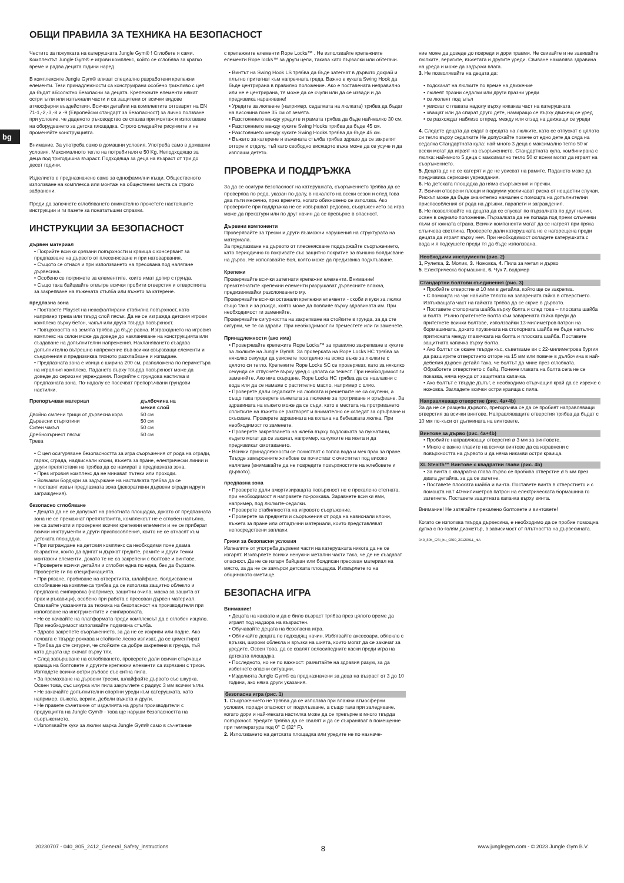bg
ОБЩИ ПРАВИЛА ЗА ТЕХНИКА НА БЕЗОПАСНОСТ
Честито за покупката на катерушката Jungle Gym® ! Сглобете я сами. Комплектът Jungle Gym® е игрови комплекс, който се сглобява за кратко време и радва децата години наред.
В комплексите Jungle Gym® влизат специално разработени крепежни елементи. Тези принадлежности са конструирани особено грижливо с цел да бъдат абсолютно безопасни за децата. Крепежните елементи нямат остри ъгли или изпъкнали части и са защитени от всички видове атмосферни въздействия. Всички детайли на комплектите отговарят на EN 71-1,-2,-3,-8 и -9 (Европейски стандарт за безопасност) за лично ползване при условие, че даденото ръководство се спазва при монтаж и използване на оборудването за детска площадка. Строго следвайте рисунките и не променяйте конструкцията.
Внимание. За употреба само в домашни условия. Употреба само в домашни условия. Максималното тегло на потребителя е 50 Kg. Неподходящо за деца под тригодишна възраст. Подходяща за деца на възраст от три до десет години.
Изделието е предназначено само за еднофамилни къщи. Общественото използване на комплекса или монтаж на обществени места са строго забранени.
Преди да започнете сглобяването внимателно прочетете настоящите инструкции и ги пазете за понататъшни справки.
ИНСТРУКЦИИ ЗА БЕЗОПАСНОСТ
дървен материал
• Покрийте всички срязани повърхности и краища с консервант за предпазване на дървото от плесенясване и при натоварвания.
• Същото се отнася и при използването на пресована под налягане дървесина.
• Особено се погрижете за елементите, които имат допир с грунда.
• Също така байцвайте отвътре всички пробити отверстия и отверстията за закрепване на въжената стълба или въжето за катерене.
предпазна зона
• Поставете Playset на неасфалтирани стабилна повърхност, като например трева или твърд слой пясък. Да не се изгражда детския игрови комплекс върху бетон, чакъл или друга твърда повърхност.
• Повърхността на земята трябва да бъде равна. Изграждането на игровия комплекс на склон може да доведе до накланяване на конструкцията или създаване на допълнителни напрежения. Накланяването създава допълнително вътрешно напрежение във всички свързващи елементи и съединения и предизвиква тяхното разхлабване и изпадане.
• Предпазната зона е ивица с ширина 200 см, разположена по периметъра на игралния комплекс. Падането върху твърда повърхност може да доведе до сериозни увреждания. Покрийте с грундова настилка и предпазната зона. По-надолу се посочват препоръчвани грундови настилки.
| Препоръчван материал | дълбочина на мекия слой |
| --- | --- |
| Двойно смлени трици от дървесна кора | 50 см |
| Дървесни стърготини | 50 см |
| Ситен чакъл | 50 см |
| Дребнозърнест пясък | 50 см |
| Трева | |
• С цел осигуряване безопасността за игра съоръжения от рода на огради, гараж, сграда, надвиснали клони, въжета за пране, електрически линии и други препятствия не трябва да се намират в предпазната зона.
• През игровия комплекс да не минават пътеки или проходи.
• Всякакви бордюри за задържане на настилката трябва да се
• поставят извън предпазната зона (декоративни дървени огради идруги заграждения).
безопасно сглобяване
• Децата да не се допускат на работната площадка, докато от предпазната зона не се премахнат препятствията, комплексът не е сглобен напълно, не са затегнати и проверени всички крепежни елементи и не се приберат всички инструменти и други приспособления, които не се отнасят към детската площадка.
• При изграждане на детския комплекс са необходими поне двама възрастни, които да вдигат и държат гредите, рамите и други тежки монтажни елементи, докато те не са закрепени с болтове и винтове.
• Проверете всички детайли и сглобки една по една, без да бързате. Проверете ги по спецификацията.
• При рязане, пробиване на отверстията, шлайфане, боядисване и сглобяване на комплекса трябва да се използва защитно облекло и предпазна екипировка (например, защитни очила, маска за защита от прах и ръкавици), особено при работа с пресован дървен материал. Спазвайте указанията за техника на безопасност на производителя при използване на инструментите и екипировката.
• Не се качвайте на платформата преди комплексът да е сглобен изцяло. При необходимост използвайте подвижна стълба.
• Здраво закрепете съоръжението, за да не се изкриви или падне. Ако почвата е твърде рохкава и стойките лесно излизат, да се циментират
• Трябва да сте сигурни, че стойките са добре закрепени в грунда, тъй като децата ще скачат върху тях.
• След завършване на сглобяването, проверете дали всички стърчащи краища на болтовете и другите крепежни елементи са изрязани с трион. Изгладете всички остри ръбове със ситна пила.
• За премахване на дървени трески, шлайфайте дървото със шкурка. Освен това, със шкурка или пила закръглете с радиус 3 мм всички ъгли.
• Не закачайте допълнителни спортни уреди към катерушката, като например, въжета, вериги, дебели въжета и други.
• Не правете съчетание от изделията на други производители с продукцията на Jungle Gym® - това ще наруши безопасността на съоръжението.
• Използвайте куки за люлки марка Jungle Gym® само в съчетание
с крепежните елементи Rope Locks™ . Не използвайте крепежните елементи Rope locks™ за други цели, такива като пързалки или обтегачи.
• Винтът на Swing Hook LS трябва да бъде затегнат в дървото докрай и плътно притегнат към напречната греда. Важно е куката Swing Hook да бъде центрирана в правилно положение. Ако е поставената неправилно или не е центрирана, тя може да се счупи или да се извади и да предизвика нараняване!
• Уредите за люлеене (например, седалката на люлката) трябва да бъдат на височина поне 35 см от земята.
• Разстоянието между уредите и рамата трябва да бъде най-малко 30 см.
• Разстоянието между куките Swing Hooks трябва да бъде 45 см.
• Разстоянието между куките Swing Hooks трябва да бъде 45 см.
• Въжето за катерене и въжената стълба трябва здраво да се закрепят отгоре и отдолу, тъй като свободно висящото въже може да се усуче и да изплаши детето.
ПРОВЕРКА И ПОДДРЪЖКА
За да се осигури безопасност на катерушката, съоръжението трябва да се проверява по реда, указан по-долу, в началото на всеки сезон и след това два пъти месечно, през времето, когато обикновено се използва. Ако проверките при поддръжка не се извършват редовно, съоръжението за игра може да прекатури или по друг начин да се превърне в опасност.
Дървени компоненти
Проверявайте за трески и други възможни нарушения на структурата на материала.
За предпазване на дървото от плесенясване поддържайте съоръжението, като периодично го покривате със защитно покритие за външно боядисване на дърво. Не използвайте боя, която може да предизвика подхлъзване.
Крепежи
Проверявайте всички затегнати крепежни елементи. Внимание! презатегнатите крепежни елементи разрушават дървесните влакна, предизвиквайки разслояването му.
Проверявайте всички останали крепежни елементи - скоби и куки за люлки също така и за ръжда, която може да повлияе върху здравината им. При необходимост ги заменяйте.
Проверявайте сигурността на закрепване на стойките в грунда, за да сте сигурни, че те са здрави. При необходимост ги преместете или ги заменете.
Принадлежности (ако има)
• Проверявайте крепежите Rope Locks™ за правилно закрепване в куките за люлките на Jungle Gym®. За проверката на Rope Locks HC трябва за няколко секунди да увиснете поотделно на всяко въже за люлките с цялото си тегло. Крепежите Rope Locks SC се проверяват, като за няколко секунди се отпуснете върху уред с цялата си тежест. При необходимост ги заменяйте. Ако има скърцане, Rope Locks HC трябва да се навлажни с вода или да се намаже с растително масло, например с олио.
• Проверете дали седалките на люлката и решетките не са счупени, а също така проверете въжетата за люлеене за протриване и оръфване. За здравината на въжето може да се съди, като в местата на протриването сплитките на въжето се разтворят и внимателно се огледат за оръфване и скъсване. Проверете здравината на колана на бебешката люлка. При необходимост го заменете.
• Проверете закрепването на жлеба върху подложката за пукнатини, където могат да се закачат, например, качулките на якета и да предизвикат омотаването.
• Всички принадлежности се почистват с топла вода и мек прах за пране. Твърде замърсените жлебове се почистват с очистител под високо налягане (внимавайте да не повредите повърхностите на жлебовете и дървото).
предпазна зона
• Проверете дали амортизиращата повърхност не е прекалено стегната, при необходимост я направете по-рохкава. Заравнете всички ями, например, под люлките-седалки.
• Проверете стабилността на игровото съоръжение.
• Проверете за предмети и съоръжения от рода на нависнали клони, въжета за пране или отпадъчни материали, които представляват непосредствени заплахи.
Грижи за безопасни условия
Излезлите от употреба дървени части на катерушката никога да не се изгарят. Изхвърлете всички ненужни метални части така, че де не създават опасност. Да не се изгаря байцван или боядисан пресован материал на място, за да не се замърси детската площадка. Изхвърлете го на общинското сметище.
БЕЗОПАСНА ИГРА
Внимание!
• Децата на каквато и да е било възраст трябва през цялото време да играят под надзора на възрастен.
• Обучавайте децата на безопасна игра.
• Обличайте децата по подходящ начин. Избягвайте аксесоари, облекло с връзки, широки облекла и връзки на шията, които могат да се закачат за уредите. Освен това, да се свалят велосипедните каски преди игра на детската площадка.
• Последното, но не по важност: разчитайте на здравия разум, за да избегнете опасни ситуации.
• Изделията Jungle Gym® са предназначени за деца на възраст от 3 до 10 години, ако няма други указания.
безопасна игра (рис. 1)
1. Съоръжението не трябва да се използва при влажни атмосферни условия, поради опасност от подхлъзване, а също така при заледяване, когато дори и най-меката настилка може да се превърне в много твърда повърхност. Уредите трябва да се свалят и да се съхраняват в помещение при температура под 0° C (32° F).
2. Използването на детската площадка или уредите не по назначе-
ние може да доведе до повреди и дори травми. Не свивайте и не завивайте люлките, веригите, въжетата и другите уреди. Свиване намалява здравина на уреда и може да задържи влага.
3. Не позволявайте на децата да:
• подскачат на люлките по време на движение
• люлеят празни седалки или други празни уреди
• се люлеят под ъгъл
• увисват с главата надолу върху някаква част на катерушката
• хващат или да спират друго дете, намиращо се върху движещ се уред
• се разхождат наблизо отпред, между или отзад на движещи се уреди
4. Следете децата да сядат в средата на люлките, като се отпускат с цялото си тегло върху седалките Не допускайте повече от едно дете да сяда на седалка Стандартната кула: най-много 3 деца с максимално тегло 50 кг всеки могат да играят на съоръжението. Стандартната кула, комбинирана с люлка: най-много 5 деца с максимално тегло 50 кг всеки могат да играят на съоръжението.
5. Децата де не се катерят и де не увисват на рамите. Падането може да предизвика сериозни увреждания.
6. На детската площадка да няма съоръжения и пречки.
7. Всички отворени площи и подиуми увеличават риска от нещастни случаи. Рискът може да бъде значително намален с помощта на допълнителни приспособления от рода на дръжки, парапети и заграждения.
8. Не позволявайте на децата да се спускат по пързалката по друг начин, освен в седнало положение. Пързалката да не попада под преки слънчеви лъчи от южната страна. Всички компоненти могат да се нагреят при пряка слънчева светлина. Проверете дали катерушката не е нагорещена преди децата да играят върху нея. При необходимост охладете катерушката с вода и я подсушете преди тя да бъде използвана.
Необходими инструменти (рис. 2)
1, Рулетка, 2. Молив, 3. Ножовка, 4. Пила за метал и дърво
5. Електрическа бормашина, 6. Чук 7. водомер
Стандартни болтови съединения (рис. 3)
• Пробийте отверстие ø 10 мм в детайла, който ще се закрепва.
• С помощта на чук набийте тялото на заварената гайка в отверстието. Изпъкващата част на гайката трябва да се скрие в дървото.
• Поставете стопорната шайба върху болта и след това – плоската шайба и болта. Ръчно притегнете болта към заварената гайка преди да притегнете всички болтове, използвайки 13-милиметров патрон на бормашината, докато пружината на стопорната шайба не бъде напълно притисната между главичката на болта и плоската шайба. Поставете защитната капачка върху болта.
• Ако болтът се окаже твърде къс, съветваме ви с 22-милиметрова бургия да разширите отверстието отгоре на 15 мм или повече в дълбочина в най- дебелия дървен детайл така, че болтът да мине през сглобката. Обработете отверстието с байц. Понеже главата на болта сега не се показва, няма нужда от защитната капачка.
• Ако болтът е твърде дълъг, е необходимо стърчащия край да се изреже с ножовка. Загладете всички остри краища с пила.
Направляващо отверстие (рис. 4a+4b)
За да не се разцепи дървото, препоръчва се да се пробият направляващи отверстия за всички винтове. Направляващите отверстия трябва да бъдат с 10 мм по-къси от дължината на винтовете.
Винтове за дърво (рис. 4a+4b)
• Пробийте направляващи отверстия ø 3 мм за винтовете.
• Много е важно главите на всички винтове да са изравнени с повърхността на дървото и да няма никакви остри краища.
XL Stealth™ Винтове с квадратни глави (рис. 4b)
• За винта с квадратна глава първо се пробива отверстие ø 5 мм през двата детайла, за да се затегне.
• Поставете плоската шайба и винта. Поставете винта в отверстието и с помощта наТ 40-милиметров патрон на електрическата бормашина го затегнете. Поставете защитната капачка върху винта.
Внимание! Не затягайте прекалено болтовете и винтовете!
Когато се използва твърда дървесина, е необходимо да се пробие помощна дупка с по-голям диаметър, в зависимост от плътността на дървесината.
040_805_GSI_bu_0300_20120911_nlA
20230707 - 040_805_2412_General_Safety_instructions 8 www.junglegym.com - © 2023 Jungle Gym B.V.